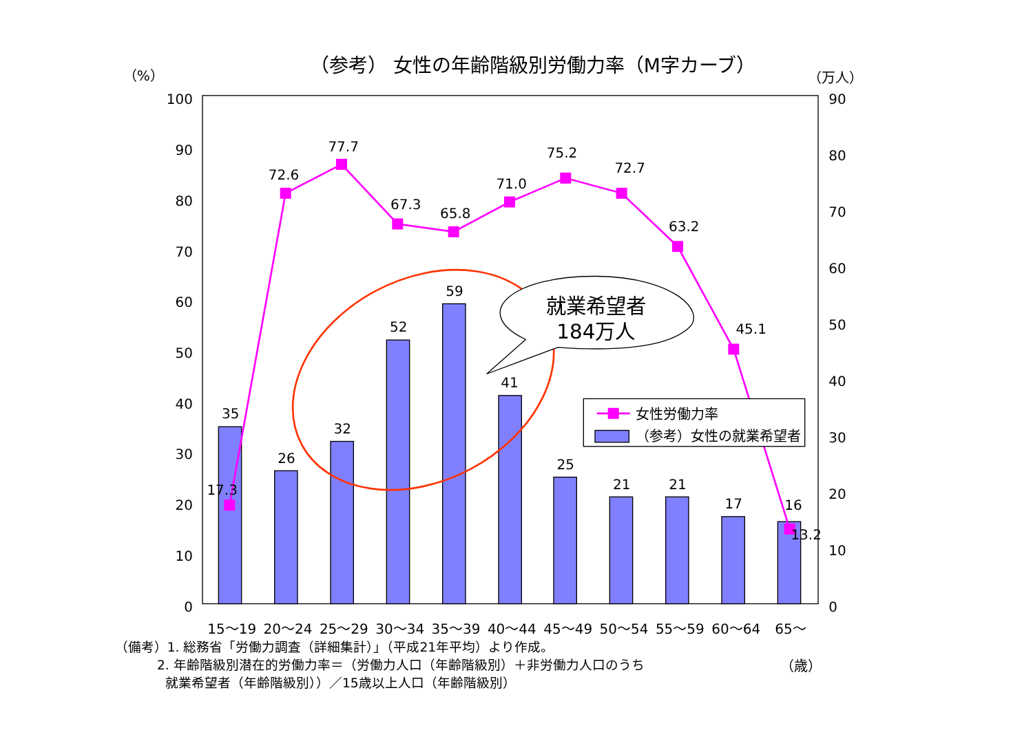（参考） 女性の年齢階級別労働力率（M字カーブ）
（%）
（万人）
100
90
80
70
60
50
40
30
20
10
0
90
80
70
60
50
40
30
20
10
0
35
26
32
52
59
41
25
21
21
17
16
17.3
72.6
77.7
67.3
65.8
71.0
75.2
72.7
63.2
45.1
13.2
就業希望者
184万人
女性労働力率
（参考）女性の就業希望者
15～19
20～24
25～29
30～34
35～39
40～44
45～49
50～54
55～59
60～64
65～
（備考）1. 総務省「労働力調査（詳細集計）」（平成21年平均）より作成。
2. 年齢階級別潜在的労働力率＝（労働力人口（年齢階級別）＋非労働力人口のうち
（歳）
就業希望者（年齢階級別））／15歳以上人口（年齢階級別）